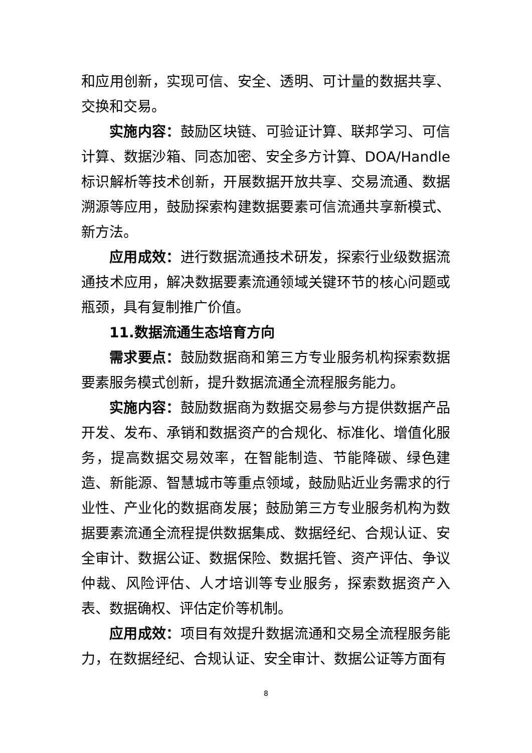和应用创新，实现可信、安全、透明、可计量的数据共享、交换和交易。
实施内容：鼓励区块链、可验证计算、联邦学习、可信计算、数据沙箱、同态加密、安全多方计算、DOA/Handle 标识解析等技术创新，开展数据开放共享、交易流通、数据溯源等应用，鼓励探索构建数据要素可信流通共享新模式、新方法。
应用成效：进行数据流通技术研发，探索行业级数据流通技术应用，解决数据要素流通领域关键环节的核心问题或瓶颈，具有复制推广价值。
11.数据流通生态培育方向
需求要点：鼓励数据商和第三方专业服务机构探索数据要素服务模式创新，提升数据流通全流程服务能力。
实施内容：鼓励数据商为数据交易参与方提供数据产品开发、发布、承销和数据资产的合规化、标准化、增值化服务，提高数据交易效率，在智能制造、节能降碳、绿色建造、新能源、智慧城市等重点领域，鼓励贴近业务需求的行业性、产业化的数据商发展；鼓励第三方专业服务机构为数据要素流通全流程提供数据集成、数据经纪、合规认证、安全审计、数据公证、数据保险、数据托管、资产评估、争议仲裁、风险评估、人才培训等专业服务，探索数据资产入表、数据确权、评估定价等机制。
应用成效：项目有效提升数据流通和交易全流程服务能力，在数据经纪、合规认证、安全审计、数据公证等方面有
8